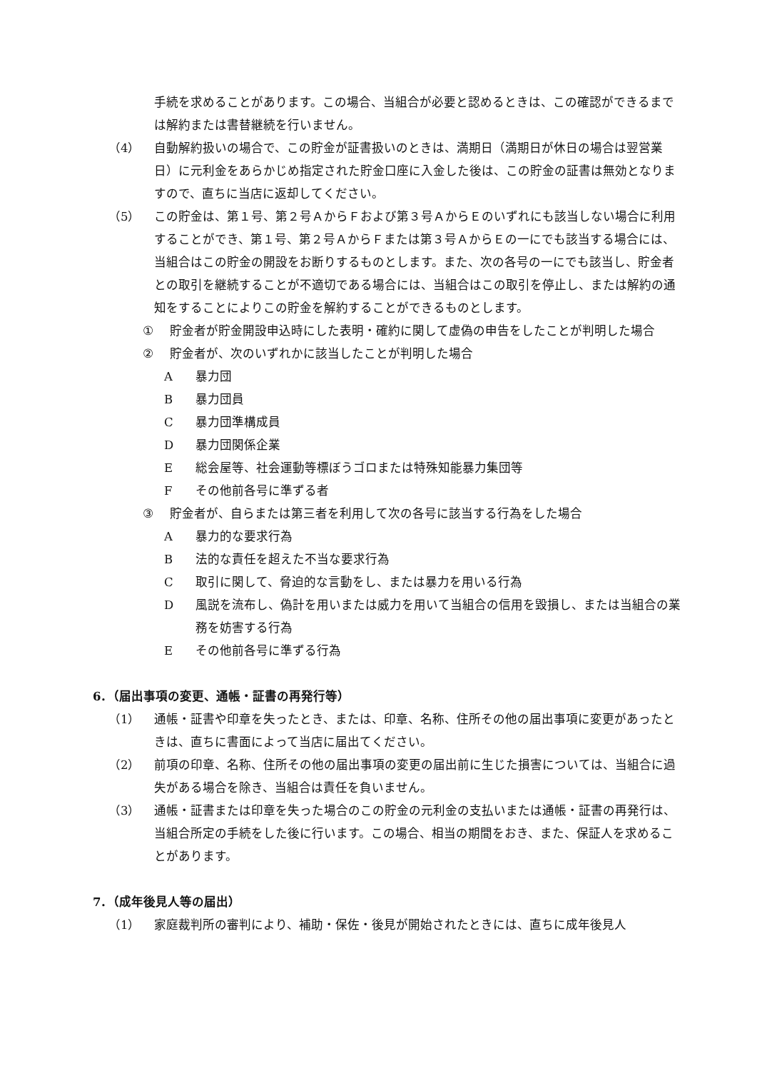手続を求めることがあります。この場合、当組合が必要と認めるときは、この確認ができるまでは解約または書替継続を行いません。
（4） 自動解約扱いの場合で、この貯金が証書扱いのときは、満期日（満期日が休日の場合は翌営業日）に元利金をあらかじめ指定された貯金口座に入金した後は、この貯金の証書は無効となりますので、直ちに当店に返却してください。
（5） この貯金は、第１号、第２号ＡからＦおよび第３号ＡからＥのいずれにも該当しない場合に利用することができ、第１号、第２号ＡからＦまたは第３号ＡからＥの一にでも該当する場合には、当組合はこの貯金の開設をお断りするものとします。また、次の各号の一にでも該当し、貯金者との取引を継続することが不適切である場合には、当組合はこの取引を停止し、または解約の通知をすることによりこの貯金を解約することができるものとします。
① 貯金者が貯金開設申込時にした表明・確約に関して虚偽の申告をしたことが判明した場合
② 貯金者が、次のいずれかに該当したことが判明した場合
A暴力団
B暴力団員
C暴力団準構成員
D暴力団関係企業
E総会屋等、社会運動等標ぼうゴロまたは特殊知能暴力集団等
Fその他前各号に準ずる者
③ 貯金者が、自らまたは第三者を利用して次の各号に該当する行為をした場合
A暴力的な要求行為
B法的な責任を超えた不当な要求行為
C取引に関して、脅迫的な言動をし、または暴力を用いる行為
D風説を流布し、偽計を用いまたは威力を用いて当組合の信用を毀損し、または当組合の業務を妨害する行為
Eその他前各号に準ずる行為
6．（届出事項の変更、通帳・証書の再発行等）
（1） 通帳・証書や印章を失ったとき、または、印章、名称、住所その他の届出事項に変更があったときは、直ちに書面によって当店に届出てください。
（2） 前項の印章、名称、住所その他の届出事項の変更の届出前に生じた損害については、当組合に過失がある場合を除き、当組合は責任を負いません。
（3） 通帳・証書または印章を失った場合のこの貯金の元利金の支払いまたは通帳・証書の再発行は、当組合所定の手続をした後に行います。この場合、相当の期間をおき、また、保証人を求めることがあります。
7．（成年後見人等の届出）
（1） 家庭裁判所の審判により、補助・保佐・後見が開始されたときには、直ちに成年後見人